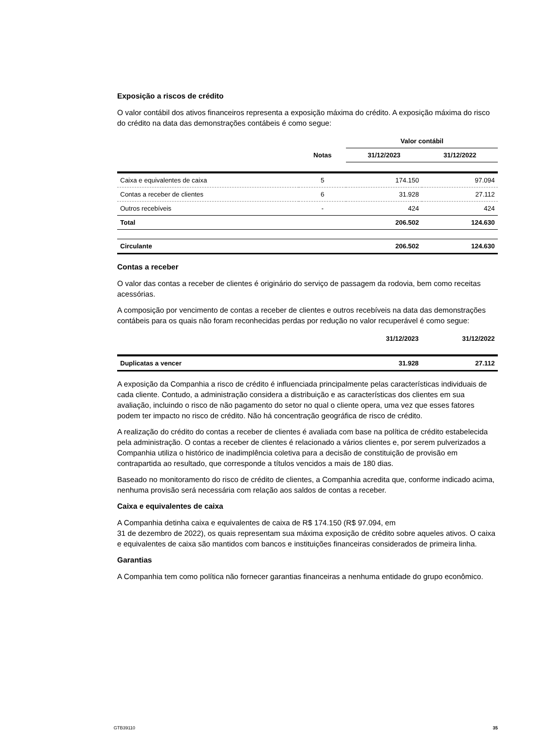Exposição a riscos de crédito
O valor contábil dos ativos financeiros representa a exposição máxima do crédito. A exposição máxima do risco do crédito na data das demonstrações contábeis é como segue:
| | | Valor contábil | |
| --- | --- | --- | --- |
| | Notas | 31/12/2023 | 31/12/2022 |
| Caixa e equivalentes de caixa | 5 | 174.150 | 97.094 |
| Contas a receber de clientes | 6 | 31.928 | 27.112 |
| Outros recebíveis | - | 424 | 424 |
| Total | | 206.502 | 124.630 |
| Circulante | | 206.502 | 124.630 |
Contas a receber
O valor das contas a receber de clientes é originário do serviço de passagem da rodovia, bem como receitas acessórias.
A composição por vencimento de contas a receber de clientes e outros recebíveis na data das demonstrações contábeis para os quais não foram reconhecidas perdas por redução no valor recuperável é como segue:
| | 31/12/2023 | 31/12/2022 |
| --- | --- | --- |
| Duplicatas a vencer | 31.928 | 27.112 |
A exposição da Companhia a risco de crédito é influenciada principalmente pelas características individuais de cada cliente. Contudo, a administração considera a distribuição e as características dos clientes em sua avaliação, incluindo o risco de não pagamento do setor no qual o cliente opera, uma vez que esses fatores podem ter impacto no risco de crédito. Não há concentração geográfica de risco de crédito.
A realização do crédito do contas a receber de clientes é avaliada com base na política de crédito estabelecida pela administração. O contas a receber de clientes é relacionado a vários clientes e, por serem pulverizados a Companhia utiliza o histórico de inadimplência coletiva para a decisão de constituição de provisão em contrapartida ao resultado, que corresponde a títulos vencidos a mais de 180 dias.
Baseado no monitoramento do risco de crédito de clientes, a Companhia acredita que, conforme indicado acima, nenhuma provisão será necessária com relação aos saldos de contas a receber.
Caixa e equivalentes de caixa
A Companhia detinha caixa e equivalentes de caixa de R$ 174.150 (R$ 97.094, em
31 de dezembro de 2022), os quais representam sua máxima exposição de crédito sobre aqueles ativos. O caixa e equivalentes de caixa são mantidos com bancos e instituições financeiras considerados de primeira linha.
Garantias
A Companhia tem como política não fornecer garantias financeiras a nenhuma entidade do grupo econômico.
GTB39110 35